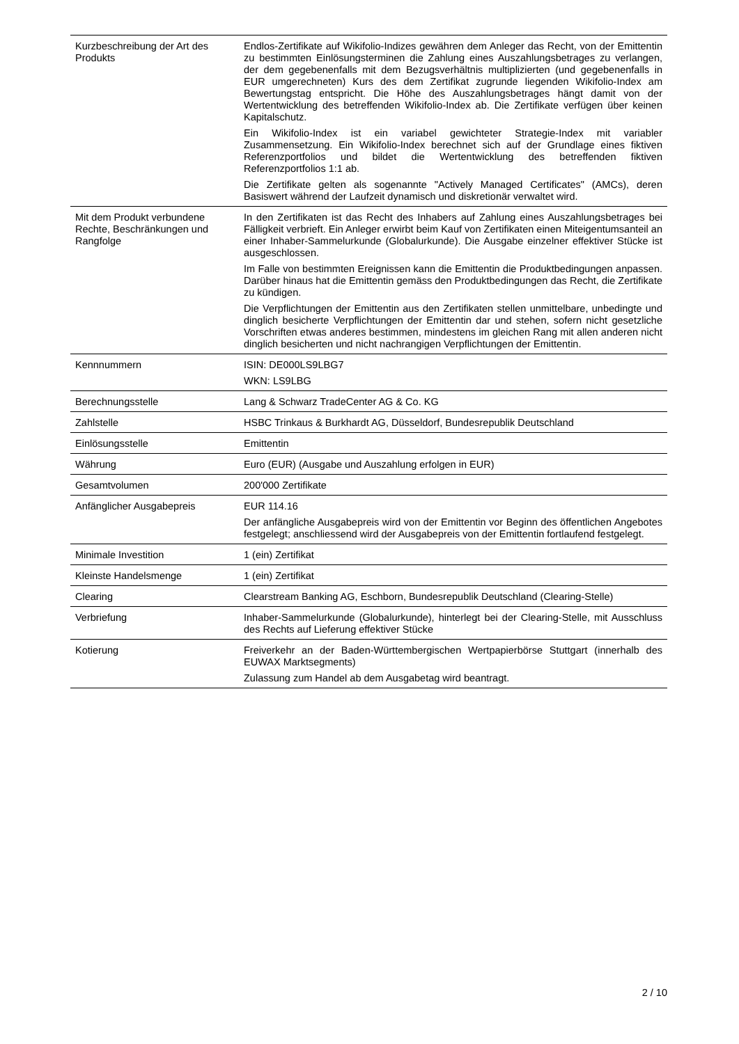| Kurzbeschreibung der Art des Produkts | Endlos-Zertifikate auf Wikifolio-Indizes gewähren dem Anleger das Recht, von der Emittentin zu bestimmten Einlösungsterminen die Zahlung eines Auszahlungsbetrages zu verlangen, der dem gegebenenfalls mit dem Bezugsverhältnis multiplizierten (und gegebenenfalls in EUR umgerechneten) Kurs des dem Zertifikat zugrunde liegenden Wikifolio-Index am Bewertungstag entspricht. Die Höhe des Auszahlungsbetrages hängt damit von der Wertentwicklung des betreffenden Wikifolio-Index ab. Die Zertifikate verfügen über keinen Kapitalschutz. Ein Wikifolio-Index ist ein variabel gewichteter Strategie-Index mit variabler Zusammensetzung. Ein Wikifolio-Index berechnet sich auf der Grundlage eines fiktiven Referenzportfolios und bildet die Wertentwicklung des betreffenden fiktiven Referenzportfolios 1:1 ab. Die Zertifikate gelten als sogenannte "Actively Managed Certificates" (AMCs), deren Basiswert während der Laufzeit dynamisch und diskretionär verwaltet wird. |
| Mit dem Produkt verbundene Rechte, Beschränkungen und Rangfolge | In den Zertifikaten ist das Recht des Inhabers auf Zahlung eines Auszahlungsbetrages bei Fälligkeit verbrieft. Ein Anleger erwirbt beim Kauf von Zertifikaten einen Miteigentumsanteil an einer Inhaber-Sammelurkunde (Globalurkunde). Die Ausgabe einzelner effektiver Stücke ist ausgeschlossen. Im Falle von bestimmten Ereignissen kann die Emittentin die Produktbedingungen anpassen. Darüber hinaus hat die Emittentin gemäss den Produktbedingungen das Recht, die Zertifikate zu kündigen. Die Verpflichtungen der Emittentin aus den Zertifikaten stellen unmittelbare, unbedingte und dinglich besicherte Verpflichtungen der Emittentin dar und stehen, sofern nicht gesetzliche Vorschriften etwas anderes bestimmen, mindestens im gleichen Rang mit allen anderen nicht dinglich besicherten und nicht nachrangigen Verpflichtungen der Emittentin. |
| Kennnummern | ISIN: DE000LS9LBG7 WKN: LS9LBG |
| Berechnungsstelle | Lang & Schwarz TradeCenter AG & Co. KG |
| Zahlstelle | HSBC Trinkaus & Burkhardt AG, Düsseldorf, Bundesrepublik Deutschland |
| Einlösungsstelle | Emittentin |
| Währung | Euro (EUR) (Ausgabe und Auszahlung erfolgen in EUR) |
| Gesamtvolumen | 200'000 Zertifikate |
| Anfänglicher Ausgabepreis | EUR 114.16 Der anfängliche Ausgabepreis wird von der Emittentin vor Beginn des öffentlichen Angebotes festgelegt; anschliessend wird der Ausgabepreis von der Emittentin fortlaufend festgelegt. |
| Minimale Investition | 1 (ein) Zertifikat |
| Kleinste Handelsmenge | 1 (ein) Zertifikat |
| Clearing | Clearstream Banking AG, Eschborn, Bundesrepublik Deutschland (Clearing-Stelle) |
| Verbriefung | Inhaber-Sammelurkunde (Globalurkunde), hinterlegt bei der Clearing-Stelle, mit Ausschluss des Rechts auf Lieferung effektiver Stücke |
| Kotierung | Freiverkehr an der Baden-Württembergischen Wertpapierbörse Stuttgart (innerhalb des EUWAX Marktsegments) Zulassung zum Handel ab dem Ausgabetag wird beantragt. |
2 / 10